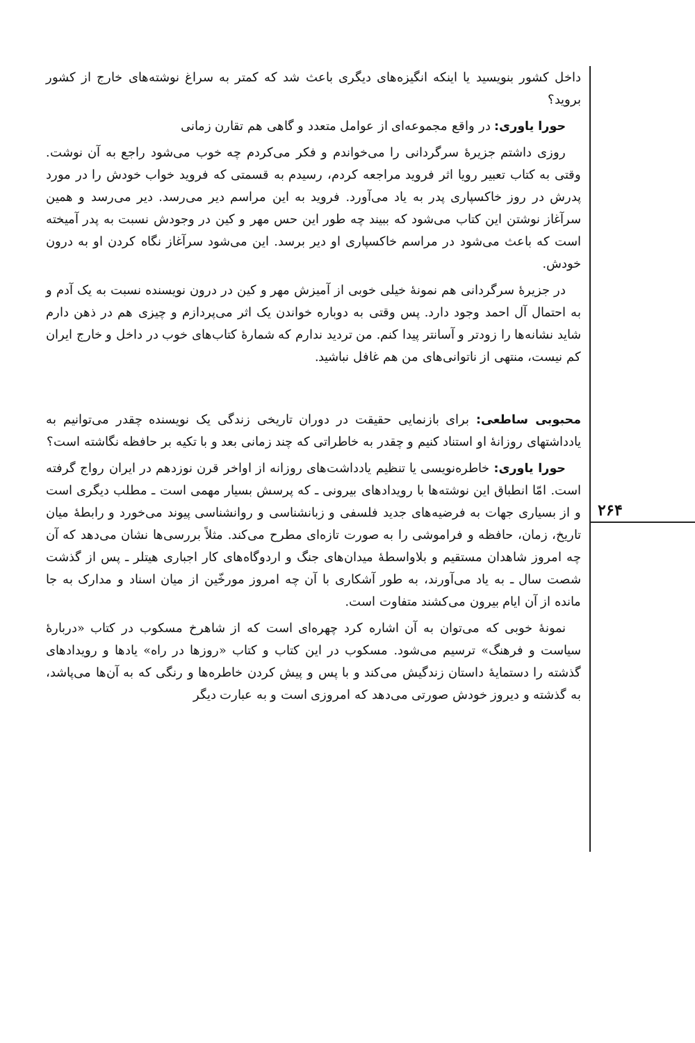۲۶۴
داخل کشور بنویسید یا اینکه انگیزه‌های دیگری باعث شد که کمتر به سراغ نوشته‌های خارج از کشور بروید؟
حورا یاوری: در واقع مجموعه‌ای از عوامل متعدد و گاهی هم تقارن زمانی
روزی داشتم جزیرهٔ سرگردانی را می‌خواندم و فکر می‌کردم چه خوب می‌شود راجع به آن نوشت. وقتی به کتاب تعبیر رویا اثر فروید مراجعه کردم، رسیدم به قسمتی که فروید خواب خودش را در مورد پدرش در روز خاکسپاری پدر به یاد می‌آورد. فروید به این مراسم دیر می‌رسد. دیر می‌رسد و همین سرآغاز نوشتن این کتاب می‌شود که ببیند چه طور این حس مهر و کین در وجودش نسبت به پدر آمیخته است که باعث می‌شود در مراسم خاکسپاری او دیر برسد. این می‌شود سرآغاز نگاه کردن او به درون خودش.
در جزیرهٔ سرگردانی هم نمونهٔ خیلی خوبی از آمیزش مهر و کین در درون نویسنده نسبت به یک آدم و به احتمال آل احمد وجود دارد. پس وقتی به دوباره خواندن یک اثر می‌پردازم و چیزی هم در ذهن دارم شاید نشانه‌ها را زودتر و آسانتر پیدا کنم. من تردید ندارم که شمارهٔ کتاب‌های خوب در داخل و خارج ایران کم نیست، منتهی از ناتوانی‌های من هم غافل نباشید.
محبوبی ساطعی: برای بازنمایی حقیقت در دوران تاریخی زندگی یک نویسنده چقدر می‌توانیم به یادداشتهای روزانهٔ او استناد کنیم و چقدر به خاطراتی که چند زمانی بعد و با تکیه بر حافظه نگاشته است؟
حورا یاوری: خاطره‌نویسی یا تنظیم یادداشت‌های روزانه از اواخر قرن نوزدهم در ایران رواج گرفته است. امّا انطباق این نوشته‌ها با رویدادهای بیرونی ـ که پرسش بسیار مهمی است ـ مطلب دیگری است و از بسیاری جهات به فرضیه‌های جدید فلسفی و زبانشناسی و روانشناسی پیوند می‌خورد و رابطهٔ میان تاریخ، زمان، حافظه و فراموشی را به صورت تازه‌ای مطرح می‌کند. مثلاً بررسی‌ها نشان می‌دهد که آن چه امروز شاهدان مستقیم و بلاواسطهٔ میدان‌های جنگ و اردوگاه‌های کار اجباری هیتلر ـ پس از گذشت شصت سال ـ به یاد می‌آورند، به طور آشکاری با آن چه امروز مورخّین از میان اسناد و مدارک به جا مانده از آن ایام بیرون می‌کشند متفاوت است.
نمونهٔ خوبی که می‌توان به آن اشاره کرد چهره‌ای است که از شاهرخ مسکوب در کتاب «دربارهٔ سیاست و فرهنگ» ترسیم می‌شود. مسکوب در این کتاب و کتاب «روزها در راه» یادها و رویدادهای گذشته را دستمایهٔ داستان زندگیش می‌کند و با پس و پیش کردن خاطره‌ها و رنگی که به آن‌ها می‌پاشد، به گذشته و دیروز خودش صورتی می‌دهد که امروزی است و به عبارت دیگر